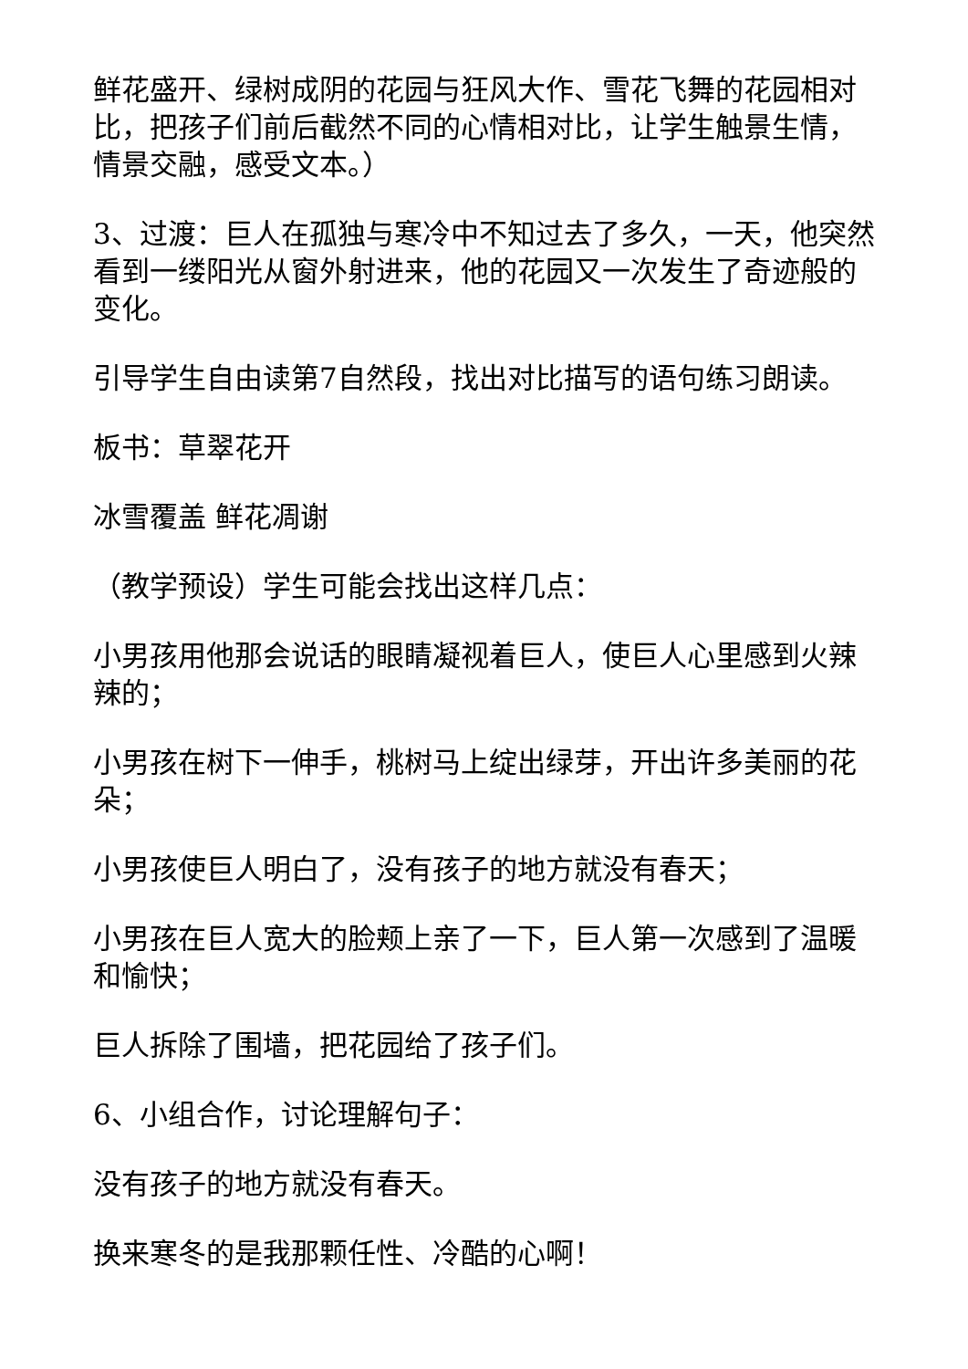鲜花盛开、绿树成阴的花园与狂风大作、雪花飞舞的花园相对比，把孩子们前后截然不同的心情相对比，让学生触景生情，情景交融，感受文本。）
3、过渡：巨人在孤独与寒冷中不知过去了多久，一天，他突然看到一缕阳光从窗外射进来，他的花园又一次发生了奇迹般的变化。
引导学生自由读第7自然段，找出对比描写的语句练习朗读。
板书：草翠花开
冰雪覆盖 鲜花凋谢
（教学预设）学生可能会找出这样几点：
小男孩用他那会说话的眼睛凝视着巨人，使巨人心里感到火辣辣的；
小男孩在树下一伸手，桃树马上绽出绿芽，开出许多美丽的花朵；
小男孩使巨人明白了，没有孩子的地方就没有春天；
小男孩在巨人宽大的脸颊上亲了一下，巨人第一次感到了温暖和愉快；
巨人拆除了围墙，把花园给了孩子们。
6、小组合作，讨论理解句子：
没有孩子的地方就没有春天。
换来寒冬的是我那颗任性、冷酷的心啊！